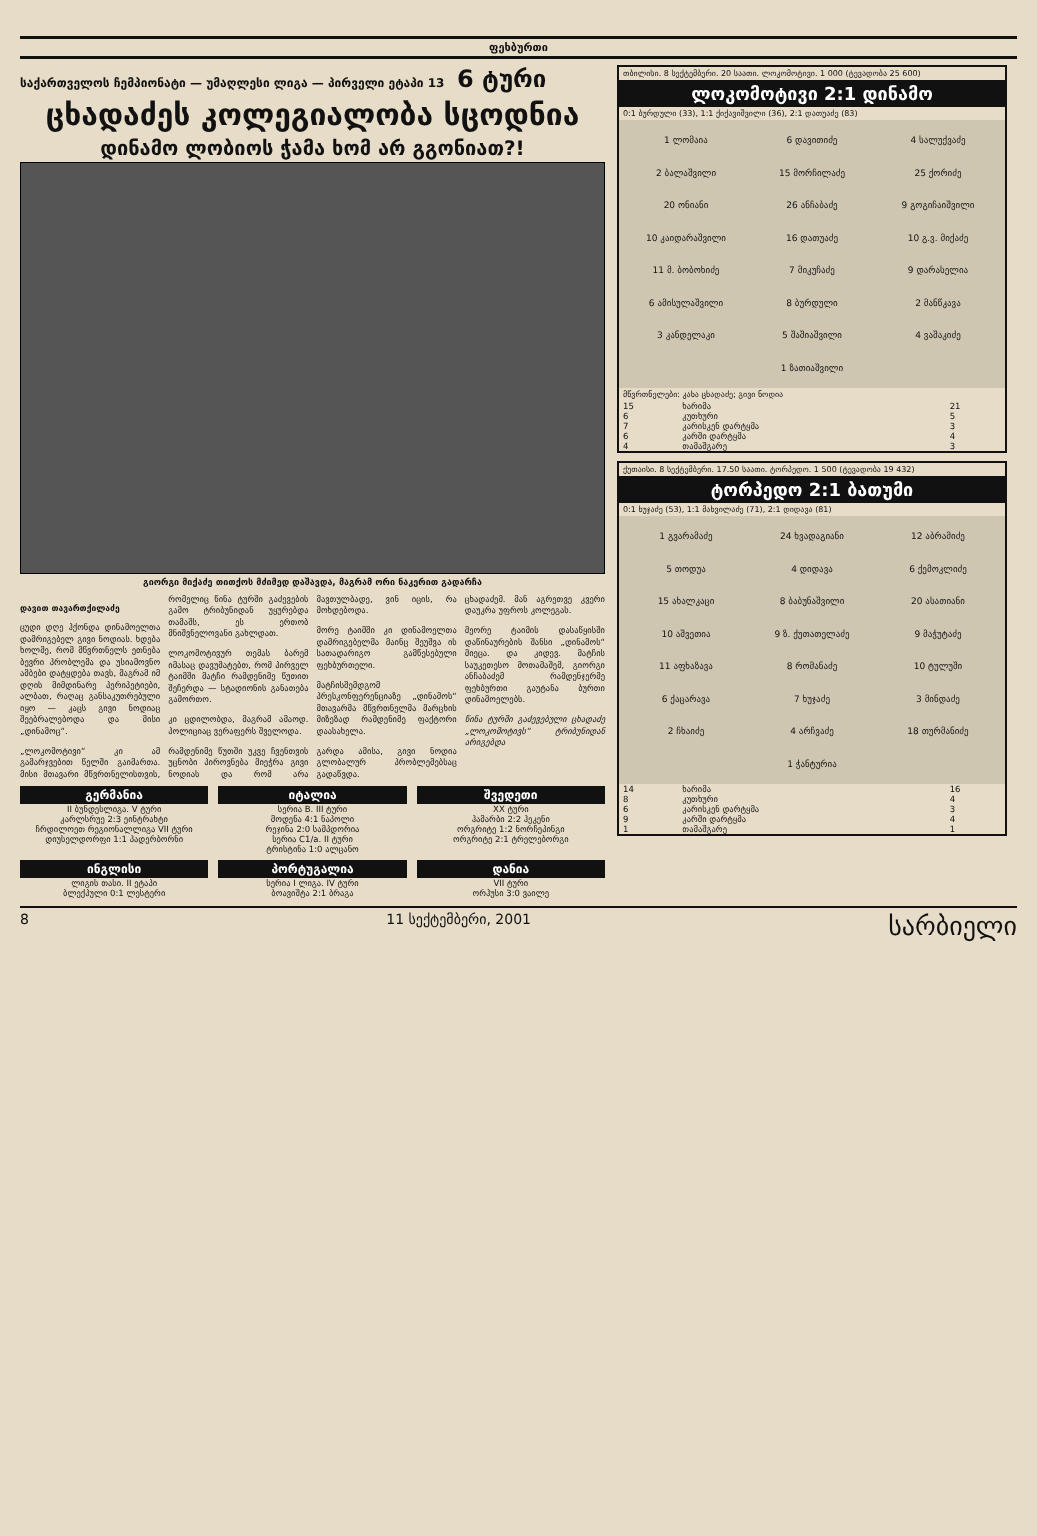ფეხბურთი
საქართველოს ჩემპიონატი — უმაღლესი ლიგა — პირველი ეტაპი 13 6 ტური
ცხადაძეს კოლეგიალობა სცოდნია
დინამო ლობიოს ჭამა ხომ არ გგონიათ?!
გიორგი მიქაძე თითქოს მძიმედ დაშავდა, მაგრამ ორი ნაკერით გადარჩა
დავით თავართქილაძე
ცუდი დღე ჰქონდა დინამოელთა დამრიგებელ გივი ნოდიას. ხდება ხოლმე, რომ მწვრთნელს ეთნება ბევრი პრობლემა და უსიამოვნო ამბები დატყდება თავს, მაგრამ იმ დღის მიმდინარე პერიპეტიები, ალბათ, რაღაც განსაკუთრებული იყო — კაცს გივი ნოდიაც შეებრალებოდა და მისი „დინამოც“.
„ლოკომოტივი“ კი ამ გამარჯვებით წელში გაიმართა. მისი მთავარი მწვრთნელისთვის, რომელიც წინა ტურში გაძევების გამო ტრიბუნიდან უყურებდა თამაშს, ეს ერთობ მნიშვნელოვანი გახლდათ.
ლოკომოტივურ თემას ბარემ იმასაც დავუმატებთ, რომ პირველ ტაიმში მატჩი რამდენიმე წუთით შეჩერდა — სტადიონის განათება გამორთო.
კი ცდილობდა, მაგრამ ამაოდ. პოლიციაც ვერაფერს შველოდა.
რამდენიმე წუთში უკვე ჩვენთვის უცნობი პიროვნება მიეჭრა გივი ნოდიას და რომ არა მავთულბადე, ვინ იცის, რა მოხდებოდა.
მორე ტაიმში კი დინამოელთა დამრიგებელმა მაინც შეუშვა ის სათადარიგო გამწესებული ფეხბურთელი.
მატჩისშემდგომ პრესკონფერენციაზე „დინამოს“ მთავარმა მწვრთნელმა მარცხის მიზეზად რამდენიმე ფაქტორი დაასახელა.
გარდა ამისა, გივი ნოდია გლობალურ პრობლემებსაც გადაწვდა.
ცხადაძემ. მან აგრეთვე კვერი დაუკრა უფროს კოლეგას.
მეორე ტაიმის დასაწყისში დაწინაურების შანსი „დინამოს“ მიეცა. და კიდევ. მატჩის საუკეთესო მოთამაშემ, გიორგი ანჩაბაძემ რამდენჯერმე ფეხბურთი გაუტანა ბურთი დინამოელებს.
წინა ტურში გაძევებული ცხადაძე „ლოკომოტივს“ ტრიბუნიდან არიგებდა
გერმანია
II ბუნდესლიგა. V ტური
კარლსრუე 2:3 ეინტრახტი
ჩრდილოეთ რეგიონალლიგა VII ტური
დიუსელდორფი 1:1 პადერბორნი
იტალია
სერია B. III ტური
მოდენა 4:1 ნაპოლი
რეჯინა 2:0 სამპდორია
სერია C1/a. II ტური
ტრისტინა 1:0 ალცანო
შვედეთი
XX ტური
ჰამარბი 2:2 ჰეკენი
ორგრიტე 1:2 ნორჩეპინგი
ორგრიტე 2:1 ტრელებორგი
ინგლისი
ლიგის თასი. II ეტაპი
ბლექპული 0:1 ლესტერი
პორტუგალია
სერია I ლიგა. IV ტური
ბოავიშტა 2:1 ბრაგა
დანია
VII ტური
ორჰუსი 3:0 ვაილე
თბილისი. 8 სექტემბერი. 20 საათი. ლოკომოტივი. 1 000 (ტევადობა 25 600)
ლოკომოტივი 2:1 დინამო
0:1 ბურდული (33), 1:1 ქიქავიშვილი (36), 2:1 დათუაძე (83)
1 ლომაია 6 დავითიძე 4 სალუქვაძე 2 ბალაშვილი 15 მორჩილაძე 25 ქორიძე 20 ონიანი 26 ანჩაბაძე 9 გოგიჩაიშვილი 10 კაიდარაშვილი 16 დათუაძე 10 გ.ვ. მიქაძე 11 მ. ბობოხიძე 7 მიკუჩაძე 9 დარასელია 6 ამისულაშვილი 8 ბურდული 2 მანწკავა 3 კანდელაკი 5 შაშიაშვილი 4 ვაშაკიძე 1 ზათიაშვილი
მწვრთნელები: კახა ცხადაძე; გივი ნოდია
| 15 | ხარიმა | 21 |
| 6 | კუთხური | 5 |
| 7 | კარისკენ დარტყმა | 3 |
| 6 | კარში დარტყმა | 4 |
| 4 | თამაშგარე | 3 |
ქუთაისი. 8 სექტემბერი. 17.50 საათი. ტორპედო. 1 500 (ტევადობა 19 432)
ტორპედო 2:1 ბათუმი
0:1 ხუჯაძე (53), 1:1 მახვილაძე (71), 2:1 დიდავა (81)
1 გვარამაძე 24 ხვადაგიანი 12 აბრამიძე 5 თოდუა 4 დიდავა 6 ქემოკლიძე 15 ახალკაცი 8 ბაბუნაშვილი 20 ასათიანი 10 აშვეთია 9 ზ. ქუთათელაძე 9 მაჭუტაძე 11 აფხაზავა 8 რომანაძე 10 ტულუში 6 ქაცარავა 7 ხუჯაძე 3 მინდაძე 2 ჩხაიძე 4 არჩვაძე 18 თურმანიძე 1 ჭანტურია
| 14 | ხარიმა | 16 |
| 8 | კუთხური | 4 |
| 6 | კარისკენ დარტყმა | 3 |
| 9 | კარში დარტყმა | 4 |
| 1 | თამაშგარე | 1 |
8 11 სექტემბერი, 2001 სარბიელი